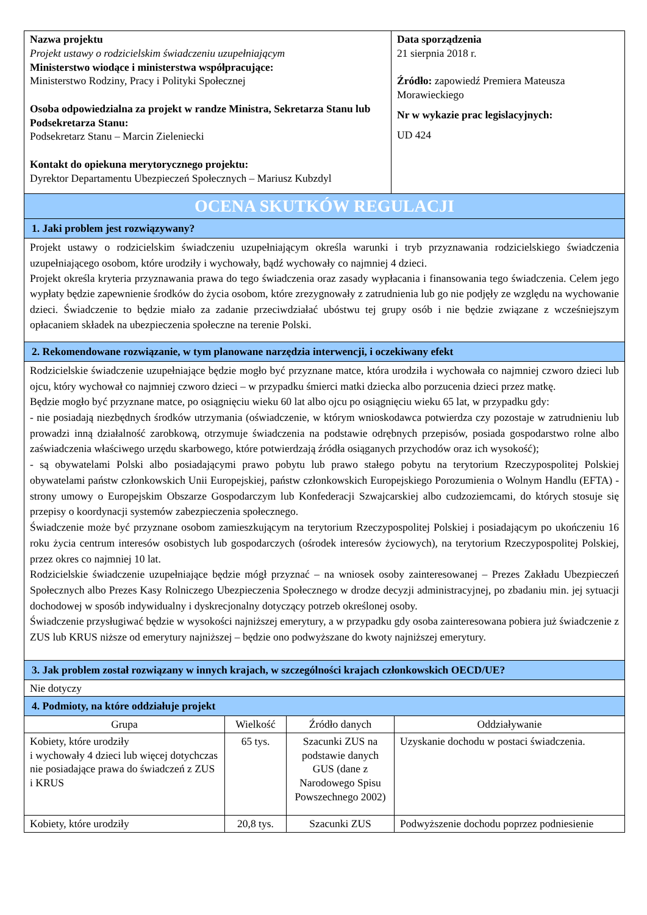| Nazwa projektu Projekt ustawy o rodzicielskim świadczeniu uzupełniającym Ministerstwo wiodące i ministerstwa współpracujące: Ministerstwo Rodziny, Pracy i Polityki Społecznej Osoba odpowiedzialna za projekt w randze Ministra, Sekretarza Stanu lub Podsekretarza Stanu: Podsekretarz Stanu – Marcin Zieleniecki Kontakt do opiekuna merytorycznego projektu: Dyrektor Departamentu Ubezpieczeń Społecznych – Mariusz Kubzdyl | Data sporządzenia 21 sierpnia 2018 r. Źródło: zapowiedź Premiera Mateusza Morawieckiego Nr w wykazie prac legislacyjnych: UD 424 |
| OCENA SKUTKÓW REGULACJI | |
| 1. Jaki problem jest rozwiązywany? | |
| Projekt ustawy o rodzicielskim świadczeniu uzupełniającym określa warunki i tryb przyznawania rodzicielskiego świadczenia uzupełniającego osobom, które urodziły i wychowały, bądź wychowały co najmniej 4 dzieci. Projekt określa kryteria przyznawania prawa do tego świadczenia oraz zasady wypłacania i finansowania tego świadczenia. Celem jego wypłaty będzie zapewnienie środków do życia osobom, które zrezygnowały z zatrudnienia lub go nie podjęły ze względu na wychowanie dzieci. Świadczenie to będzie miało za zadanie przeciwdziałać ubóstwu tej grupy osób i nie będzie związane z wcześniejszym opłacaniem składek na ubezpieczenia społeczne na terenie Polski. | |
| 2. Rekomendowane rozwiązanie, w tym planowane narzędzia interwencji, i oczekiwany efekt | |
| Rodzicielskie świadczenie uzupełniające będzie mogło być przyznane matce, która urodziła i wychowała co najmniej czworo dzieci lub ojcu, który wychował co najmniej czworo dzieci – w przypadku śmierci matki dziecka albo porzucenia dzieci przez matkę. Będzie mogło być przyznane matce, po osiągnięciu wieku 60 lat albo ojcu po osiągnięciu wieku 65 lat, w przypadku gdy: - nie posiadają niezbędnych środków utrzymania (oświadczenie, w którym wnioskodawca potwierdza czy pozostaje w zatrudnieniu lub prowadzi inną działalność zarobkową, otrzymuje świadczenia na podstawie odrębnych przepisów, posiada gospodarstwo rolne albo zaświadczenia właściwego urzędu skarbowego, które potwierdzają źródła osiąganych przychodów oraz ich wysokość); - są obywatelami Polski albo posiadającymi prawo pobytu lub prawo stałego pobytu na terytorium Rzeczypospolitej Polskiej obywatelami państw członkowskich Unii Europejskiej, państw członkowskich Europejskiego Porozumienia o Wolnym Handlu (EFTA) - strony umowy o Europejskim Obszarze Gospodarczym lub Konfederacji Szwajcarskiej albo cudzoziemcami, do których stosuje się przepisy o koordynacji systemów zabezpieczenia społecznego. Świadczenie może być przyznane osobom zamieszkującym na terytorium Rzeczypospolitej Polskiej i posiadającym po ukończeniu 16 roku życia centrum interesów osobistych lub gospodarczych (ośrodek interesów życiowych), na terytorium Rzeczypospolitej Polskiej, przez okres co najmniej 10 lat. Rodzicielskie świadczenie uzupełniające będzie mógł przyznać – na wniosek osoby zainteresowanej – Prezes Zakładu Ubezpieczeń Społecznych albo Prezes Kasy Rolniczego Ubezpieczenia Społecznego w drodze decyzji administracyjnej, po zbadaniu min. jej sytuacji dochodowej w sposób indywidualny i dyskrecjonalny dotyczący potrzeb określonej osoby. Świadczenie przysługiwać będzie w wysokości najniższej emerytury, a w przypadku gdy osoba zainteresowana pobiera już świadczenie z ZUS lub KRUS niższe od emerytury najniższej – będzie ono podwyższane do kwoty najniższej emerytury. | |
| 3. Jak problem został rozwiązany w innych krajach, w szczególności krajach członkowskich OECD/UE? | |
| Nie dotyczy | |
| 4. Podmioty, na które oddziałuje projekt | |
| Grupa | Wielkość | Źródło danych | Oddziaływanie |
| --- | --- | --- | --- |
| Kobiety, które urodziły i wychowały 4 dzieci lub więcej dotychczas nie posiadające prawa do świadczeń z ZUS i KRUS | 65 tys. | Szacunki ZUS na podstawie danych GUS (dane z Narodowego Spisu Powszechnego 2002) | Uzyskanie dochodu w postaci świadczenia. |
| Kobiety, które urodziły | 20,8 tys. | Szacunki ZUS | Podwyższenie dochodu poprzez podniesienie |